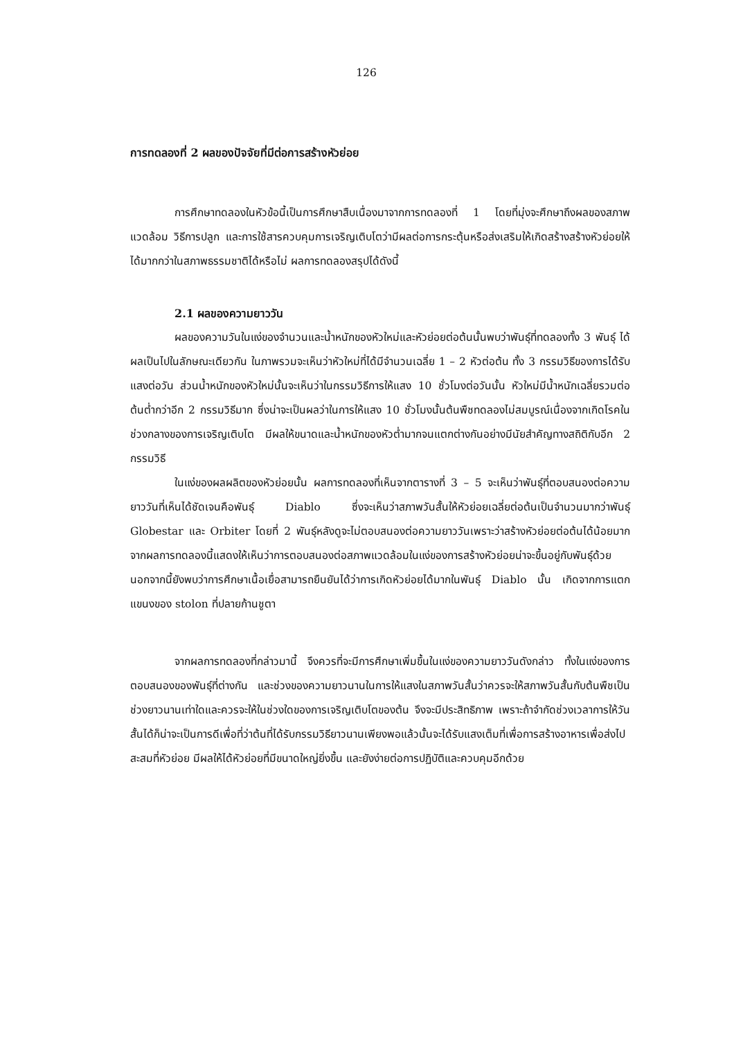126
การทดลองที่ 2 ผลของปัจจัยที่มีต่อการสร้างหัวย่อย
การศึกษาทดลองในหัวข้อนี้เป็นการศึกษาสืบเนื่องมาจากการทดลองที่ 1 โดยที่มุ่งจะศึกษาถึงผลของสภาพแวดล้อม วิธีการปลูก และการใช้สารควบคุมการเจริญเติบโตว่ามีผลต่อการกระตุ้นหรือส่งเสริมให้เกิดสร้างสร้างหัวย่อยให้ได้มากกว่าในสภาพธรรมชาติได้หรือไม่ ผลการทดลองสรุปได้ดังนี้
2.1 ผลของความยาววัน
ผลของความวันในแง่ของจำนวนและน้ำหนักของหัวใหม่และหัวย่อยต่อต้นนั้นพบว่าพันธุ์ที่ทดลองทั้ง 3 พันธุ์ ได้ผลเป็นไปในลักษณะเดียวกัน ในภาพรวมจะเห็นว่าหัวใหม่ที่ได้มีจำนวนเฉลี่ย 1 – 2 หัวต่อต้น ทั้ง 3 กรรมวิธีของการได้รับแสงต่อวัน ส่วนน้ำหนักของหัวใหม่นั้นจะเห็นว่าในกรรมวิธีการให้แสง 10 ชั่วโมงต่อวันนั้น หัวใหม่มีน้ำหนักเฉลี่ยรวมต่อต้นต่ำกว่าอีก 2 กรรมวิธีมาก ซึ่งน่าจะเป็นผลว่าในการให้แสง 10 ชั่วโมงนั้นต้นพืชทดลองไม่สมบูรณ์เนื่องจากเกิดโรคในช่วงกลางของการเจริญเติบโต มีผลให้ขนาดและน้ำหนักของหัวต่ำมากจนแตกต่างกันอย่างมีนัยสำคัญทางสถิติกับอีก 2 กรรมวิธี
ในแง่ของผลผลิตของหัวย่อยนั้น ผลการทดลองที่เห็นจากตารางที่ 3 – 5 จะเห็นว่าพันธุ์ที่ตอบสนองต่อความยาววันที่เห็นได้ชัดเจนคือพันธุ์ Diablo ซึ่งจะเห็นว่าสภาพวันสั้นให้หัวย่อยเฉลี่ยต่อต้นเป็นจำนวนมากว่าพันธุ์ Globestar และ Orbiter โดยที่ 2 พันธุ์หลังดูจะไม่ตอบสนองต่อความยาววันเพราะว่าสร้างหัวย่อยต่อต้นได้น้อยมาก จากผลการทดลองนี้แสดงให้เห็นว่าการตอบสนองต่อสภาพแวดล้อมในแง่ของการสร้างหัวย่อยน่าจะขึ้นอยู่กับพันธุ์ด้วย นอกจากนี้ยังพบว่าการศึกษาเนื้อเยื่อสามารถยืนยันได้ว่าการเกิดหัวย่อยได้มากในพันธุ์ Diablo นั้น เกิดจากการแตกแขนงของ stolon ที่ปลายก้านชูตา
จากผลการทดลองที่กล่าวมานี้ จึงควรที่จะมีการศึกษาเพิ่มขึ้นในแง่ของความยาววันดังกล่าว ทั้งในแง่ของการตอบสนองของพันธุ์ที่ต่างกัน และช่วงของความยาวนานในการให้แสงในสภาพวันสั้นว่าควรจะให้สภาพวันสั้นกับต้นพืชเป็นช่วงยาวนานเท่าใดและควรจะให้ในช่วงใดของการเจริญเติบโตของต้น จึงจะมีประสิทธิภาพ เพราะถ้าจำกัดช่วงเวลาการให้วันสั้นได้ก็น่าจะเป็นการดีเพื่อที่ว่าต้นที่ได้รับกรรมวิธียาวนานเพียงพอแล้วนั้นจะได้รับแสงเต็มที่เพื่อการสร้างอาหารเพื่อส่งไปสะสมที่หัวย่อย มีผลให้ได้หัวย่อยที่มีขนาดใหญ่ยิ่งขึ้น และยังง่ายต่อการปฏิบัติและควบคุมอีกด้วย